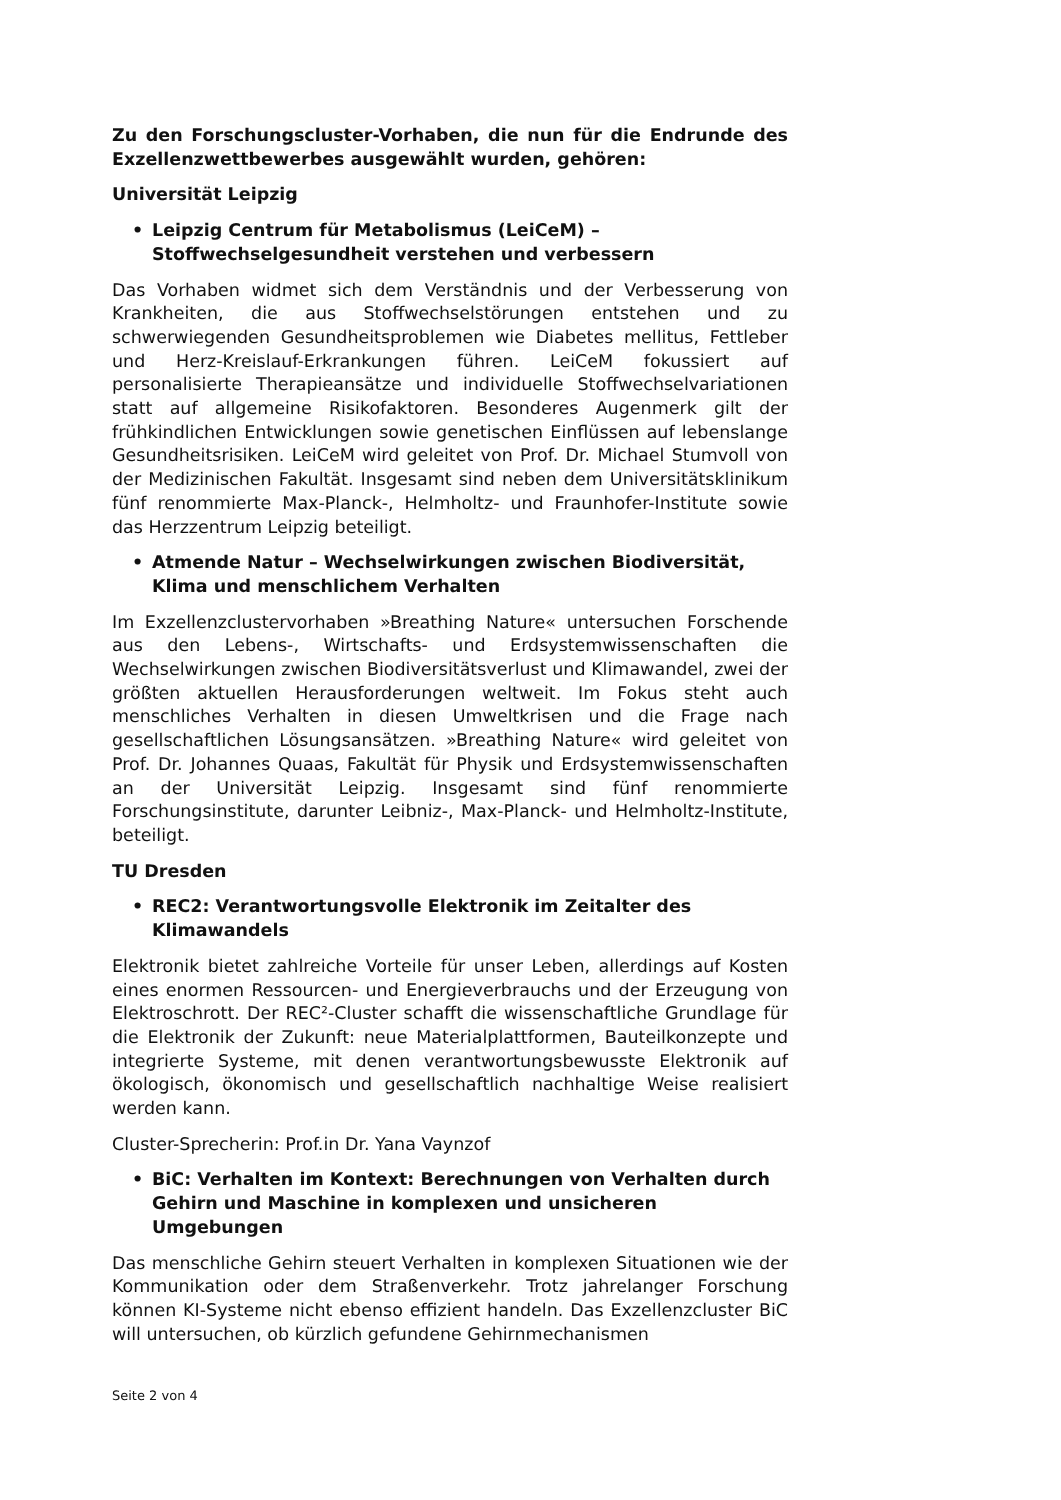Zu den Forschungscluster-Vorhaben, die nun für die Endrunde des Exzellenzwettbewerbes ausgewählt wurden, gehören:
Universität Leipzig
• Leipzig Centrum für Metabolismus (LeiCeM) –
Stoffwechselgesundheit verstehen und verbessern
Das Vorhaben widmet sich dem Verständnis und der Verbesserung von Krankheiten, die aus Stoffwechselstörungen entstehen und zu schwerwiegenden Gesundheitsproblemen wie Diabetes mellitus, Fettleber und Herz-Kreislauf-Erkrankungen führen. LeiCeM fokussiert auf personalisierte Therapieansätze und individuelle Stoffwechselvariationen statt auf allgemeine Risikofaktoren. Besonderes Augenmerk gilt der frühkindlichen Entwicklungen sowie genetischen Einflüssen auf lebenslange Gesundheitsrisiken. LeiCeM wird geleitet von Prof. Dr. Michael Stumvoll von der Medizinischen Fakultät. Insgesamt sind neben dem Universitätsklinikum fünf renommierte Max-Planck-, Helmholtz- und Fraunhofer-Institute sowie das Herzzentrum Leipzig beteiligt.
• Atmende Natur – Wechselwirkungen zwischen Biodiversität,
Klima und menschlichem Verhalten
Im Exzellenzclustervorhaben »Breathing Nature« untersuchen Forschende aus den Lebens-, Wirtschafts- und Erdsystemwissenschaften die Wechselwirkungen zwischen Biodiversitätsverlust und Klimawandel, zwei der größten aktuellen Herausforderungen weltweit. Im Fokus steht auch menschliches Verhalten in diesen Umweltkrisen und die Frage nach gesellschaftlichen Lösungsansätzen. »Breathing Nature« wird geleitet von Prof. Dr. Johannes Quaas, Fakultät für Physik und Erdsystemwissenschaften an der Universität Leipzig. Insgesamt sind fünf renommierte Forschungsinstitute, darunter Leibniz-, Max-Planck- und Helmholtz-Institute, beteiligt.
TU Dresden
• REC2: Verantwortungsvolle Elektronik im Zeitalter des
Klimawandels
Elektronik bietet zahlreiche Vorteile für unser Leben, allerdings auf Kosten eines enormen Ressourcen- und Energieverbrauchs und der Erzeugung von Elektroschrott. Der REC²-Cluster schafft die wissenschaftliche Grundlage für die Elektronik der Zukunft: neue Materialplattformen, Bauteilkonzepte und integrierte Systeme, mit denen verantwortungsbewusste Elektronik auf ökologisch, ökonomisch und gesellschaftlich nachhaltige Weise realisiert werden kann.
Cluster-Sprecherin: Prof.in Dr. Yana Vaynzof
• BiC: Verhalten im Kontext: Berechnungen von Verhalten durch
Gehirn und Maschine in komplexen und unsicheren Umgebungen
Das menschliche Gehirn steuert Verhalten in komplexen Situationen wie der Kommunikation oder dem Straßenverkehr. Trotz jahrelanger Forschung können KI-Systeme nicht ebenso effizient handeln. Das Exzellenzcluster BiC will untersuchen, ob kürzlich gefundene Gehirnmechanismen
Seite 2 von 4